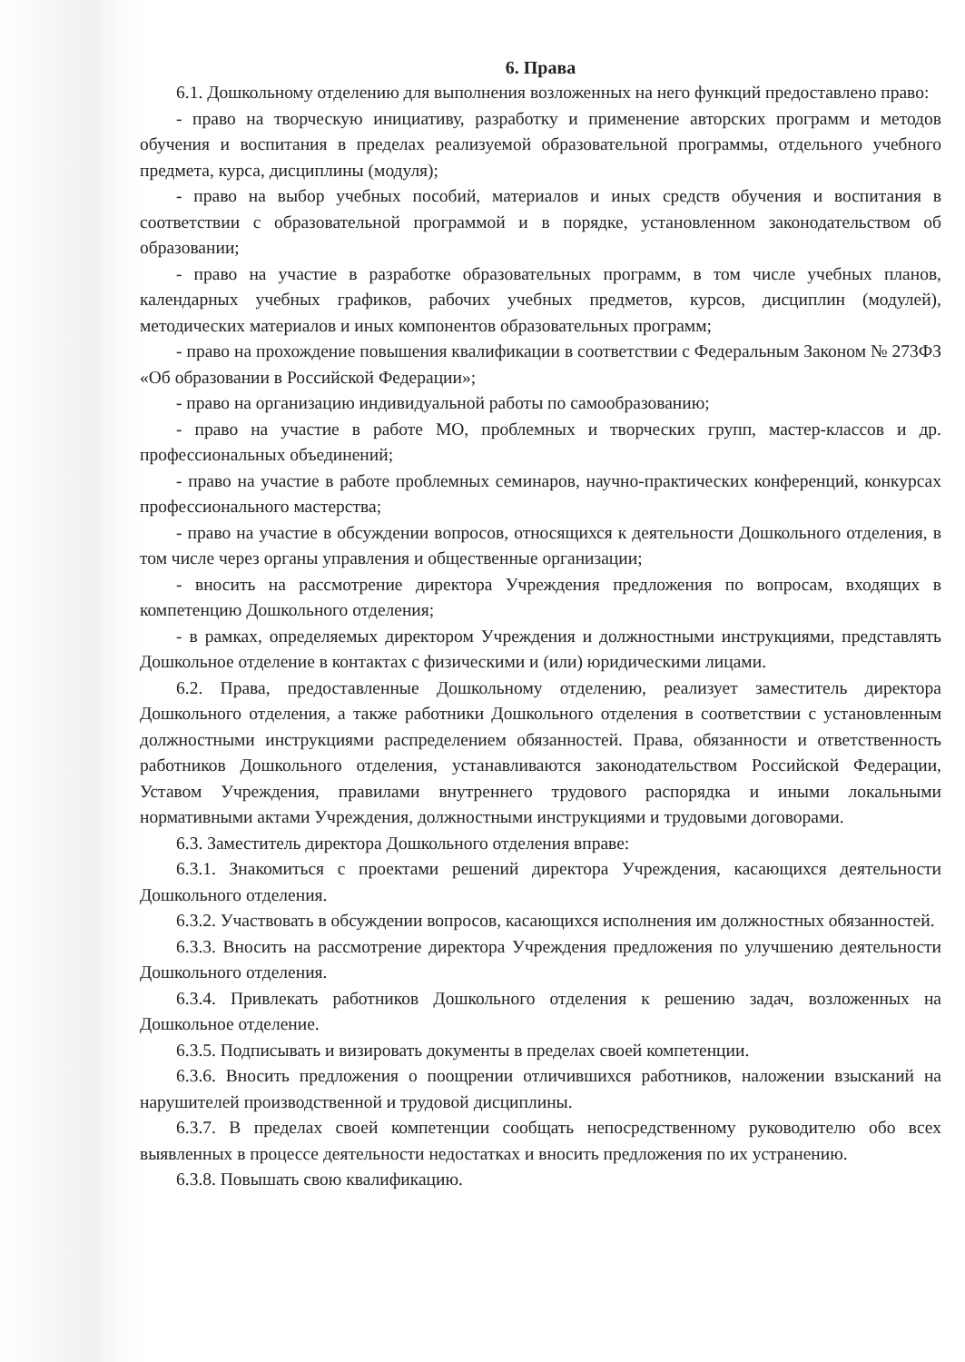6. Права
6.1. Дошкольному отделению для выполнения возложенных на него функций предоставлено право:
- право на творческую инициативу, разработку и применение авторских программ и методов обучения и воспитания в пределах реализуемой образовательной программы, отдельного учебного предмета, курса, дисциплины (модуля);
- право на выбор учебных пособий, материалов и иных средств обучения и воспитания в соответствии с образовательной программой и в порядке, установленном законодательством об образовании;
- право на участие в разработке образовательных программ, в том числе учебных планов, календарных учебных графиков, рабочих учебных предметов, курсов, дисциплин (модулей), методических материалов и иных компонентов образовательных программ;
- право на прохождение повышения квалификации в соответствии с Федеральным Законом № 273ФЗ «Об образовании в Российской Федерации»;
- право на организацию индивидуальной работы по самообразованию;
- право на участие в работе МО, проблемных и творческих групп, мастер-классов и др. профессиональных объединений;
- право на участие в работе проблемных семинаров, научно-практических конференций, конкурсах профессионального мастерства;
- право на участие в обсуждении вопросов, относящихся к деятельности Дошкольного отделения, в том числе через органы управления и общественные организации;
- вносить на рассмотрение директора Учреждения предложения по вопросам, входящих в компетенцию Дошкольного отделения;
- в рамках, определяемых директором Учреждения и должностными инструкциями, представлять Дошкольное отделение в контактах с физическими и (или) юридическими лицами.
6.2. Права, предоставленные Дошкольному отделению, реализует заместитель директора Дошкольного отделения, а также работники Дошкольного отделения в соответствии с установленным должностными инструкциями распределением обязанностей. Права, обязанности и ответственность работников Дошкольного отделения, устанавливаются законодательством Российской Федерации, Уставом Учреждения, правилами внутреннего трудового распорядка и иными локальными нормативными актами Учреждения, должностными инструкциями и трудовыми договорами.
6.3. Заместитель директора Дошкольного отделения вправе:
6.3.1. Знакомиться с проектами решений директора Учреждения, касающихся деятельности Дошкольного отделения.
6.3.2. Участвовать в обсуждении вопросов, касающихся исполнения им должностных обязанностей.
6.3.3. Вносить на рассмотрение директора Учреждения предложения по улучшению деятельности Дошкольного отделения.
6.3.4. Привлекать работников Дошкольного отделения к решению задач, возложенных на Дошкольное отделение.
6.3.5. Подписывать и визировать документы в пределах своей компетенции.
6.3.6. Вносить предложения о поощрении отличившихся работников, наложении взысканий на нарушителей производственной и трудовой дисциплины.
6.3.7. В пределах своей компетенции сообщать непосредственному руководителю обо всех выявленных в процессе деятельности недостатках и вносить предложения по их устранению.
6.3.8. Повышать свою квалификацию.